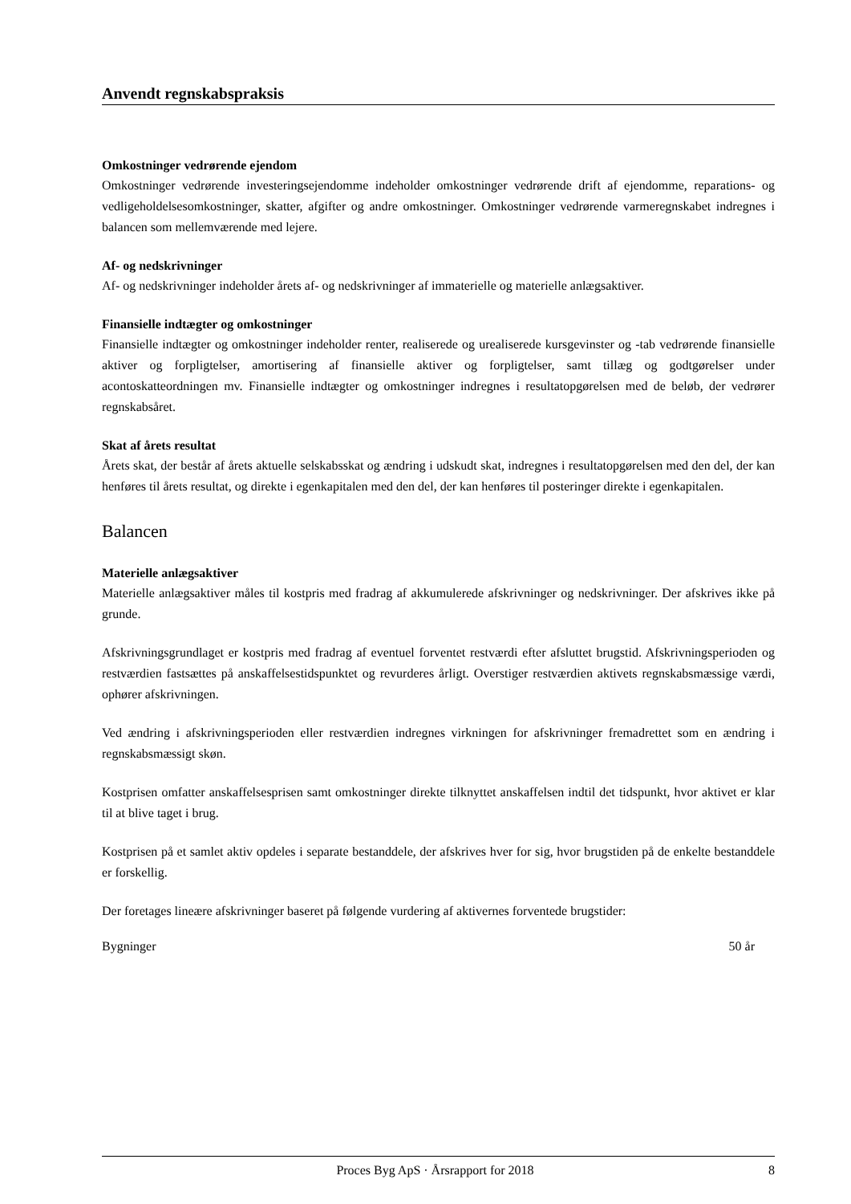Anvendt regnskabspraksis
Omkostninger vedrørende ejendom
Omkostninger vedrørende investeringsejendomme indeholder omkostninger vedrørende drift af ejendomme, reparations- og vedligeholdelsesomkostninger, skatter, afgifter og andre omkostninger. Omkostninger vedrørende varmeregnskabet indregnes i balancen som mellemværende med lejere.
Af- og nedskrivninger
Af- og nedskrivninger indeholder årets af- og nedskrivninger af immaterielle og materielle anlægsaktiver.
Finansielle indtægter og omkostninger
Finansielle indtægter og omkostninger indeholder renter, realiserede og urealiserede kursgevinster og -tab vedrørende finansielle aktiver og forpligtelser, amortisering af finansielle aktiver og forpligtelser, samt tillæg og godtgørelser under acontoskatteordningen mv. Finansielle indtægter og omkostninger indregnes i resultatopgørelsen med de beløb, der vedrører regnskabsåret.
Skat af årets resultat
Årets skat, der består af årets aktuelle selskabsskat og ændring i udskudt skat, indregnes i resultatopgørelsen med den del, der kan henføres til årets resultat, og direkte i egenkapitalen med den del, der kan henføres til posteringer direkte i egenkapitalen.
Balancen
Materielle anlægsaktiver
Materielle anlægsaktiver måles til kostpris med fradrag af akkumulerede afskrivninger og nedskrivninger. Der afskrives ikke på grunde.
Afskrivningsgrundlaget er kostpris med fradrag af eventuel forventet restværdi efter afsluttet brugstid. Afskrivningsperioden og restværdien fastsættes på anskaffelsestidspunktet og revurderes årligt. Overstiger restværdien aktivets regnskabsmæssige værdi, ophører afskrivningen.
Ved ændring i afskrivningsperioden eller restværdien indregnes virkningen for afskrivninger fremadrettet som en ændring i regnskabsmæssigt skøn.
Kostprisen omfatter anskaffelsesprisen samt omkostninger direkte tilknyttet anskaffelsen indtil det tidspunkt, hvor aktivet er klar til at blive taget i brug.
Kostprisen på et samlet aktiv opdeles i separate bestanddele, der afskrives hver for sig, hvor brugstiden på de enkelte bestanddele er forskellig.
Der foretages lineære afskrivninger baseret på følgende vurdering af aktivernes forventede brugstider:
Bygninger 50 år
Proces Byg ApS · Årsrapport for 2018 8